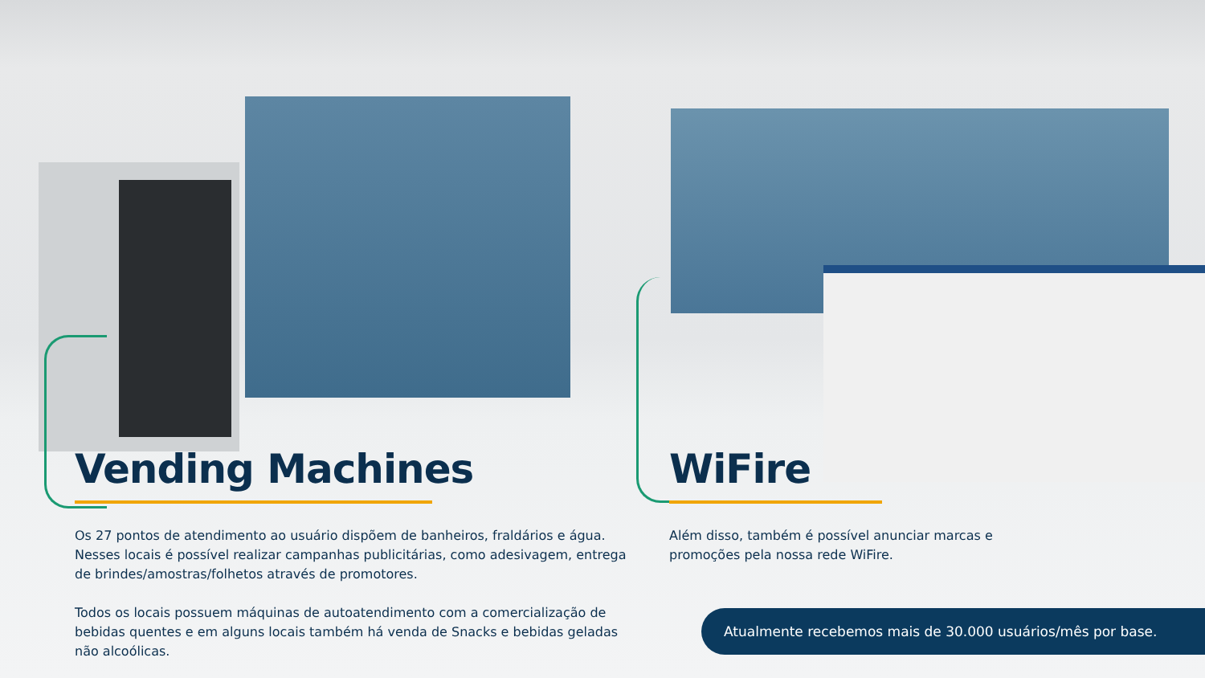Vending Machines
Os 27 pontos de atendimento ao usuário dispõem de banheiros, fraldários e água. Nesses locais é possível realizar campanhas publicitárias, como adesivagem, entrega de brindes/amostras/folhetos através de promotores.
Todos os locais possuem máquinas de autoatendimento com a comercialização de bebidas quentes e em alguns locais também há venda de Snacks e bebidas geladas não alcoólicas.
WiFire
Além disso, também é possível anunciar marcas e promoções pela nossa rede WiFire.
Atualmente recebemos mais de 30.000 usuários/mês por base.